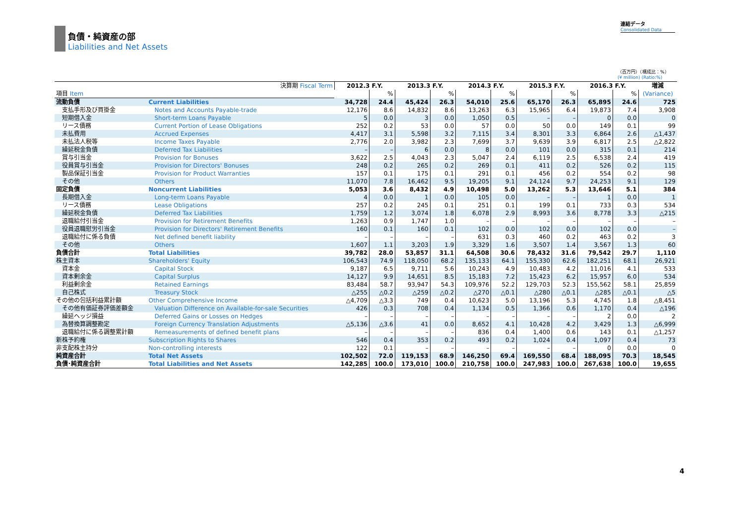負債・純資産の部
Liabilities and Net Assets
連結データ
Consolidated Data
（百万円）（構成比：%）
(¥ million) (Ratio:%)
| 決算期 Fiscal Term | | 2012.3 F.Y. | | 2013.3 F.Y. | | 2014.3 F.Y. | | 2015.3 F.Y. | | 2016.3 F.Y. | | 増減 |
| --- | --- | --- | --- | --- | --- | --- | --- | --- | --- | --- | --- | --- |
| 項目 Item | | | % | | % | | % | | % | | % | (Variance) |
| 流動負債 | Current Liabilities | 34,728 | 24.4 | 45,424 | 26.3 | 54,010 | 25.6 | 65,170 | 26.3 | 65,895 | 24.6 | 725 |
| 支払手形及び買掛金 | Notes and Accounts Payable-trade | 12,176 | 8.6 | 14,832 | 8.6 | 13,263 | 6.3 | 15,965 | 6.4 | 19,873 | 7.4 | 3,908 |
| 短期借入金 | Short-term Loans Payable | 5 | 0.0 | 3 | 0.0 | 1,050 | 0.5 | – | – | 0 | 0.0 | 0 |
| リース債務 | Current Portion of Lease Obligations | 252 | 0.2 | 53 | 0.0 | 57 | 0.0 | 50 | 0.0 | 149 | 0.1 | 99 |
| 未払費用 | Accrued Expenses | 4,417 | 3.1 | 5,598 | 3.2 | 7,115 | 3.4 | 8,301 | 3.3 | 6,864 | 2.6 | △1,437 |
| 未払法人税等 | Income Taxes Payable | 2,776 | 2.0 | 3,982 | 2.3 | 7,699 | 3.7 | 9,639 | 3.9 | 6,817 | 2.5 | △2,822 |
| 繰延税金負債 | Deferred Tax Liabilities | – | – | 6 | 0.0 | 8 | 0.0 | 101 | 0.0 | 315 | 0.1 | 214 |
| 賞与引当金 | Provision for Bonuses | 3,622 | 2.5 | 4,043 | 2.3 | 5,047 | 2.4 | 6,119 | 2.5 | 6,538 | 2.4 | 419 |
| 役員賞与引当金 | Provision for Directors' Bonuses | 248 | 0.2 | 265 | 0.2 | 269 | 0.1 | 411 | 0.2 | 526 | 0.2 | 115 |
| 製品保証引当金 | Provision for Product Warranties | 157 | 0.1 | 175 | 0.1 | 291 | 0.1 | 456 | 0.2 | 554 | 0.2 | 98 |
| その他 | Others | 11,070 | 7.8 | 16,462 | 9.5 | 19,205 | 9.1 | 24,124 | 9.7 | 24,253 | 9.1 | 129 |
| 固定負債 | Noncurrent Liabilities | 5,053 | 3.6 | 8,432 | 4.9 | 10,498 | 5.0 | 13,262 | 5.3 | 13,646 | 5.1 | 384 |
| 長期借入金 | Long-term Loans Payable | 4 | 0.0 | 1 | 0.0 | 105 | 0.0 | – | – | 1 | 0.0 | 1 |
| リース債務 | Lease Obligations | 257 | 0.2 | 245 | 0.1 | 251 | 0.1 | 199 | 0.1 | 733 | 0.3 | 534 |
| 繰延税金負債 | Deferred Tax Liabilities | 1,759 | 1.2 | 3,074 | 1.8 | 6,078 | 2.9 | 8,993 | 3.6 | 8,778 | 3.3 | △215 |
| 退職給付引当金 | Provision for Retirement Benefits | 1,263 | 0.9 | 1,747 | 1.0 | – | – | – | – | – | – | – |
| 役員退職慰労引当金 | Provision for Directors' Retirement Benefits | 160 | 0.1 | 160 | 0.1 | 102 | 0.0 | 102 | 0.0 | 102 | 0.0 | – |
| 退職給付に係る負債 | Net defined benefit liability | – | – | – | – | 631 | 0.3 | 460 | 0.2 | 463 | 0.2 | 3 |
| その他 | Others | 1,607 | 1.1 | 3,203 | 1.9 | 3,329 | 1.6 | 3,507 | 1.4 | 3,567 | 1.3 | 60 |
| 負債合計 | Total Liabilities | 39,782 | 28.0 | 53,857 | 31.1 | 64,508 | 30.6 | 78,432 | 31.6 | 79,542 | 29.7 | 1,110 |
| 株主資本 | Shareholders' Equity | 106,543 | 74.9 | 118,050 | 68.2 | 135,133 | 64.1 | 155,330 | 62.6 | 182,251 | 68.1 | 26,921 |
| 資本金 | Capital Stock | 9,187 | 6.5 | 9,711 | 5.6 | 10,243 | 4.9 | 10,483 | 4.2 | 11,016 | 4.1 | 533 |
| 資本剰余金 | Capital Surplus | 14,127 | 9.9 | 14,651 | 8.5 | 15,183 | 7.2 | 15,423 | 6.2 | 15,957 | 6.0 | 534 |
| 利益剰余金 | Retained Earnings | 83,484 | 58.7 | 93,947 | 54.3 | 109,976 | 52.2 | 129,703 | 52.3 | 155,562 | 58.1 | 25,859 |
| 自己株式 | Treasury Stock | △255 | △0.2 | △259 | △0.2 | △270 | △0.1 | △280 | △0.1 | △285 | △0.1 | △5 |
| その他の包括利益累計額 | Other Comprehensive Income | △4,709 | △3.3 | 749 | 0.4 | 10,623 | 5.0 | 13,196 | 5.3 | 4,745 | 1.8 | △8,451 |
| その他有価証券評価差額金 | Valuation Difference on Available-for-sale Securities | 426 | 0.3 | 708 | 0.4 | 1,134 | 0.5 | 1,366 | 0.6 | 1,170 | 0.4 | △196 |
| 繰延ヘッジ損益 | Deferred Gains or Losses on Hedges | – | – | – | – | – | – | – | – | 2 | 0.0 | 2 |
| 為替換算調整勘定 | Foreign Currency Translation Adjustments | △5,136 | △3.6 | 41 | 0.0 | 8,652 | 4.1 | 10,428 | 4.2 | 3,429 | 1.3 | △6,999 |
| 退職給付に係る調整累計額 | Remeasurements of defined benefit plans | – | – | – | – | 836 | 0.4 | 1,400 | 0.6 | 143 | 0.1 | △1,257 |
| 新株予約権 | Subscription Rights to Shares | 546 | 0.4 | 353 | 0.2 | 493 | 0.2 | 1,024 | 0.4 | 1,097 | 0.4 | 73 |
| 非支配株主持分 | Non-controlling interests | 122 | 0.1 | – | – | – | – | – | – | 0 | 0.0 | 0 |
| 純資産合計 | Total Net Assets | 102,502 | 72.0 | 119,153 | 68.9 | 146,250 | 69.4 | 169,550 | 68.4 | 188,095 | 70.3 | 18,545 |
| 負債･純資産合計 | Total Liabilities and Net Assets | 142,285 | 100.0 | 173,010 | 100.0 | 210,758 | 100.0 | 247,983 | 100.0 | 267,638 | 100.0 | 19,655 |
4